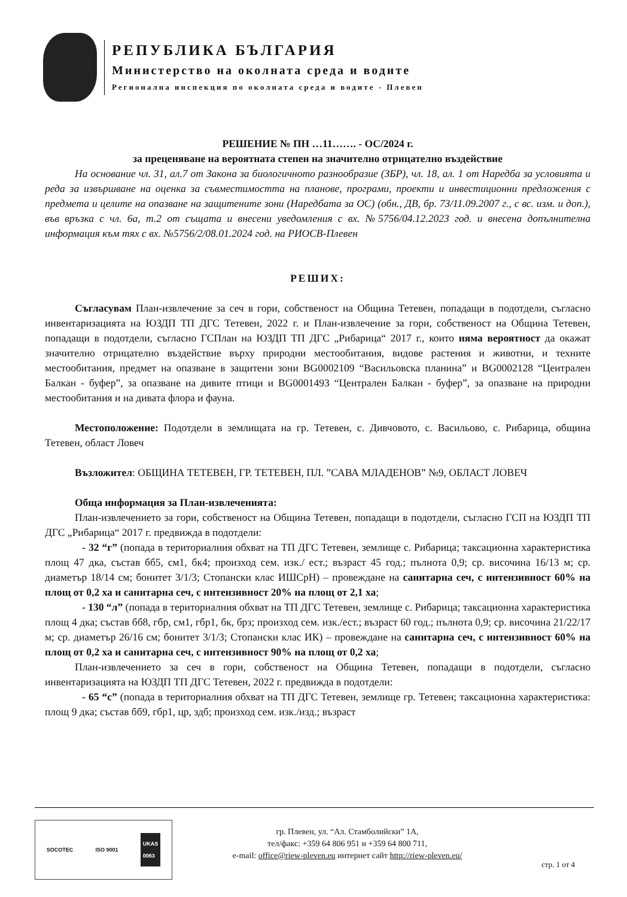РЕПУБЛИКА БЪЛГАРИЯ
Министерство на околната среда и водите
Регионална инспекция по околната среда и водите - Плевен
РЕШЕНИЕ № ПН …11……. - ОС/2024 г.
за преценяване на вероятната степен на значително отрицателно въздействие
На основание чл. 31, ал.7 от Закона за биологичното разнообразие (ЗБР), чл. 18, ал. 1 от Наредба за условията и реда за извършване на оценка за съвместимостта на планове, програми, проекти и инвестиционни предложения с предмета и целите на опазване на защитените зони (Наредбата за ОС) (обн., ДВ, бр. 73/11.09.2007 г., с вс. изм. и доп.), във връзка с чл. 6а, т.2 от същата и внесени уведомления с вх. №5756/04.12.2023 год. и внесена допълнителна информация към тях с вх. №5756/2/08.01.2024 год. на РИОСВ-Плевен
РЕШИХ:
Съгласувам План-извлечение за сеч в гори, собственост на Община Тетевен, попадащи в подотдели, съгласно инвентаризацията на ЮЗДП ТП ДГС Тетевен, 2022 г. и План-извлечение за гори, собственост на Община Тетевен, попадащи в подотдели, съгласно ГСПлан на ЮЗДП ТП ДГС „Рибарица“ 2017 г., които няма вероятност да окажат значително отрицателно въздействие върху природни местообитания, видове растения и животни, и техните местообитания, предмет на опазване в защитени зони BG0002109 “Васильовска планина” и BG0002128 “Централен Балкан - буфер”, за опазване на дивите птици и BG0001493 “Централен Балкан - буфер”, за опазване на природни местообитания и на дивата флора и фауна.
Местоположение: Подотдели в землищата на гр. Тетевен, с. Дивчовото, с. Васильово, с. Рибарица, община Тетевен, област Ловеч
Възложител: ОБЩИНА ТЕТЕВЕН, ГР. ТЕТЕВЕН, ПЛ. ”САВА МЛАДЕНОВ” №9, ОБЛАСТ ЛОВЕЧ
Обща информация за План-извлеченията:
План-извлечението за гори, собственост на Община Тетевен, попадащи в подотдели, съгласно ГСП на ЮЗДП ТП ДГС „Рибарица“ 2017 г. предвижда в подотдели:
- 32 “г” (попада в териториалния обхват на ТП ДГС Тетевен, землище с. Рибарица; таксационна характеристика площ 47 дка, състав бб5, см1, бк4; произход сем. изк./ ест.; възраст 45 год.; пълнота 0,9; ср. височина 16/13 м; ср. диаметър 18/14 см; бонитет 3/1/3; Стопански клас ИШСрН) – провеждане на санитарна сеч, с интензивност 60% на площ от 0,2 ха и санитарна сеч, с интензивност 20% на площ от 2,1 ха;
- 130 “л” (попада в териториалния обхват на ТП ДГС Тетевен, землище с. Рибарица; таксационна характеристика площ 4 дка; състав бб8, гбр, см1, гбр1, бк, брз; произход сем. изк./ест.; възраст 60 год.; пълнота 0,9; ср. височина 21/22/17 м; ср. диаметър 26/16 см; бонитет 3/1/3; Стопански клас ИК) – провеждане на санитарна сеч, с интензивност 60% на площ от 0,2 ха и санитарна сеч, с интензивност 90% на площ от 0,2 ха;
План-извлечението за сеч в гори, собственост на Община Тетевен, попадащи в подотдели, съгласно инвентаризацията на ЮЗДП ТП ДГС Тетевен, 2022 г. предвижда в подотдели:
- 65 “с” (попада в териториалния обхват на ТП ДГС Тетевен, землище гр. Тетевен; таксационна характеристика: площ 9 дка; състав бб9, гбр1, цр, здб; произход сем. изк./изд.; възраст
SOCOTEC ISO 9001 UKAS
0063
гр. Плевен, ул. “Ал. Стамболийски” 1А,
тел/факс: +359 64 806 951 и +359 64 800 711,
e-mail: office@riew-pleven.eu интернет сайт http://riew-pleven.eu/
стр. 1 от 4